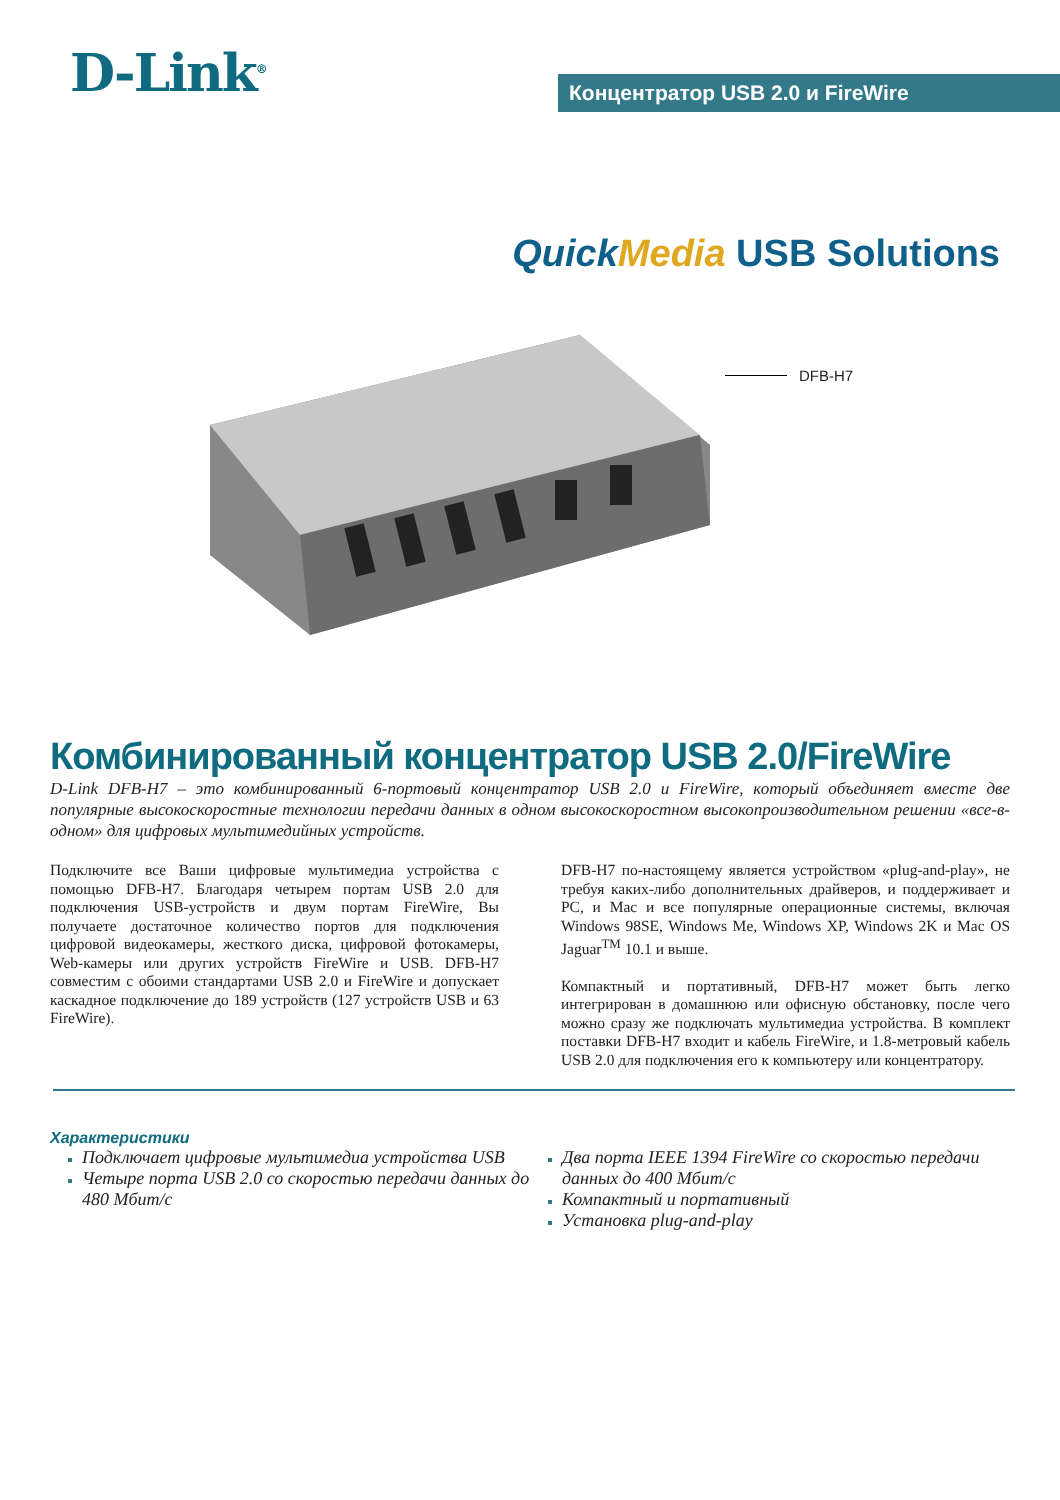D-Link<sup>®</sup>
Концентратор USB 2.0 и FireWire
Quick Media USB Solutions
DFB-H7
Комбинированный концентратор USB 2.0/FireWire
D-Link DFB-H7 – это комбинированный 6-портовый концентратор USB 2.0 и FireWire, который объединяет вместе две популярные высокоскоростные технологии передачи данных в одном высокоскоростном высокопроизводительном решении «все-в-одном» для цифровых мультимедийных устройств.
Подключите все Ваши цифровые мультимедиа устройства с помощью DFB-H7. Благодаря четырем портам USB 2.0 для подключения USB-устройств и двум портам FireWire, Вы получаете достаточное количество портов для подключения цифровой видеокамеры, жесткого диска, цифровой фотокамеры, Web-камеры или других устройств FireWire и USB. DFB-H7 совместим с обоими стандартами USB 2.0 и FireWire и допускает каскадное подключение до 189 устройств (127 устройств USB и 63 FireWire).
DFB-H7 по-настоящему является устройством «plug-and-play», не требуя каких-либо дополнительных драйверов, и поддерживает и PC, и Mac и все популярные операционные системы, включая Windows 98SE, Windows Me, Windows XP, Windows 2K и Mac OS Jaguar<sup>TM</sup> 10.1 и выше.
Компактный и портативный, DFB-H7 может быть легко интегрирован в домашнюю или офисную обстановку, после чего можно сразу же подключать мультимедиа устройства. В комплект поставки DFB-H7 входит и кабель FireWire, и 1.8-метровый кабель USB 2.0 для подключения его к компьютеру или концентратору.
Характеристики
Подключает цифровые мультимедиа устройства USB
Четыре порта USB 2.0 со скоростью передачи данных до 480 Мбит/с
Два порта IEEE 1394 FireWire со скоростью передачи данных до 400 Мбит/с
Компактный и портативный
Установка plug-and-play